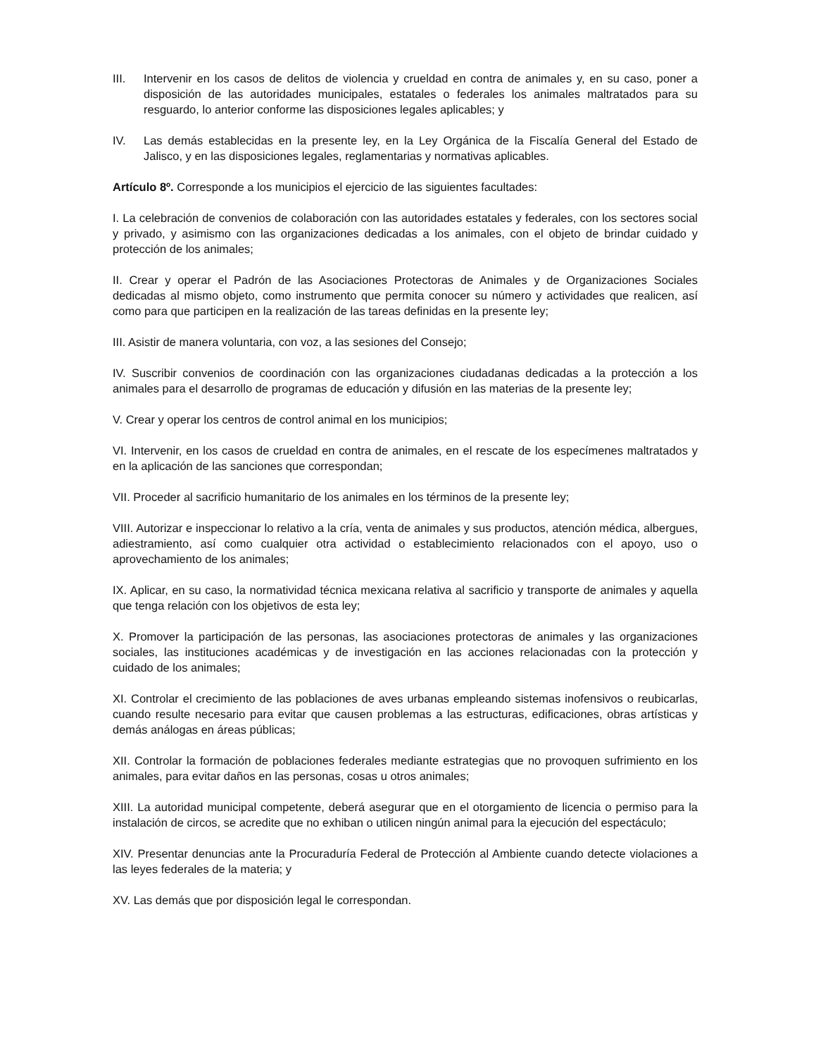III. Intervenir en los casos de delitos de violencia y crueldad en contra de animales y, en su caso, poner a disposición de las autoridades municipales, estatales o federales los animales maltratados para su resguardo, lo anterior conforme las disposiciones legales aplicables; y
IV. Las demás establecidas en la presente ley, en la Ley Orgánica de la Fiscalía General del Estado de Jalisco, y en las disposiciones legales, reglamentarias y normativas aplicables.
Artículo 8º. Corresponde a los municipios el ejercicio de las siguientes facultades:
I. La celebración de convenios de colaboración con las autoridades estatales y federales, con los sectores social y privado, y asimismo con las organizaciones dedicadas a los animales, con el objeto de brindar cuidado y protección de los animales;
II. Crear y operar el Padrón de las Asociaciones Protectoras de Animales y de Organizaciones Sociales dedicadas al mismo objeto, como instrumento que permita conocer su número y actividades que realicen, así como para que participen en la realización de las tareas definidas en la presente ley;
III. Asistir de manera voluntaria, con voz, a las sesiones del Consejo;
IV. Suscribir convenios de coordinación con las organizaciones ciudadanas dedicadas a la protección a los animales para el desarrollo de programas de educación y difusión en las materias de la presente ley;
V. Crear y operar los centros de control animal en los municipios;
VI. Intervenir, en los casos de crueldad en contra de animales, en el rescate de los especímenes maltratados y en la aplicación de las sanciones que correspondan;
VII. Proceder al sacrificio humanitario de los animales en los términos de la presente ley;
VIII. Autorizar e inspeccionar lo relativo a la cría, venta de animales y sus productos, atención médica, albergues, adiestramiento, así como cualquier otra actividad o establecimiento relacionados con el apoyo, uso o aprovechamiento de los animales;
IX. Aplicar, en su caso, la normatividad técnica mexicana relativa al sacrificio y transporte de animales y aquella que tenga relación con los objetivos de esta ley;
X. Promover la participación de las personas, las asociaciones protectoras de animales y las organizaciones sociales, las instituciones académicas y de investigación en las acciones relacionadas con la protección y cuidado de los animales;
XI. Controlar el crecimiento de las poblaciones de aves urbanas empleando sistemas inofensivos o reubicarlas, cuando resulte necesario para evitar que causen problemas a las estructuras, edificaciones, obras artísticas y demás análogas en áreas públicas;
XII. Controlar la formación de poblaciones federales mediante estrategias que no provoquen sufrimiento en los animales, para evitar daños en las personas, cosas u otros animales;
XIII. La autoridad municipal competente, deberá asegurar que en el otorgamiento de licencia o permiso para la instalación de circos, se acredite que no exhiban o utilicen ningún animal para la ejecución del espectáculo;
XIV. Presentar denuncias ante la Procuraduría Federal de Protección al Ambiente cuando detecte violaciones a las leyes federales de la materia; y
XV. Las demás que por disposición legal le correspondan.